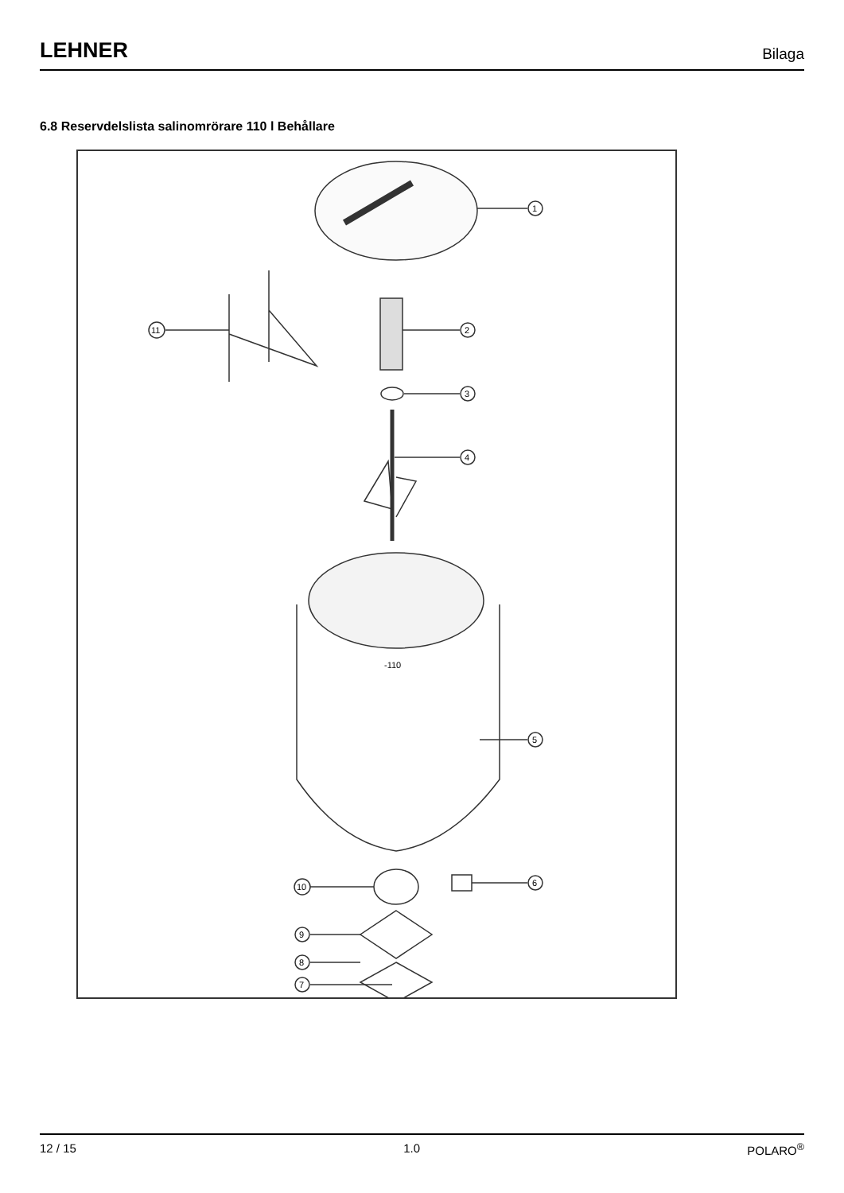LEHNER Bilaga
6.8 Reservdelslista salinomrörare 110 l Behållare
1
2
11
3
4
-110
5
6
10
9
8
7
12 / 15 1.0 POLARO<sup>®</sup>